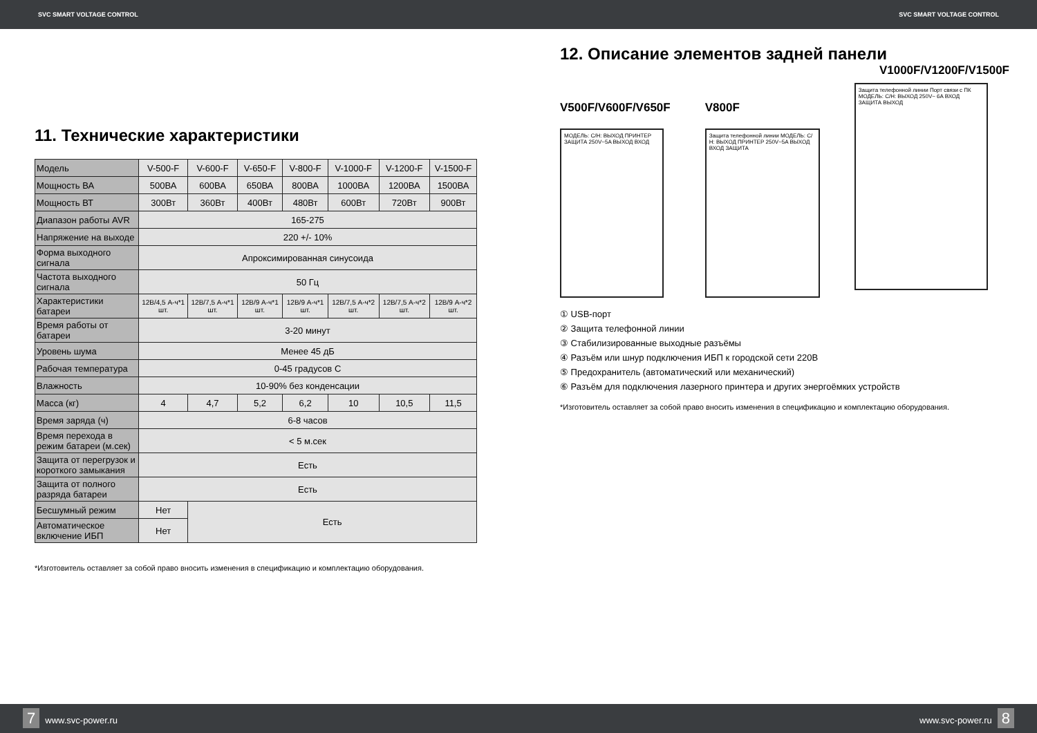SVC SMART VOLTAGE CONTROL SVC SMART VOLTAGE CONTROL
11. Технические характеристики
| Модель | V-500-F | V-600-F | V-650-F | V-800-F | V-1000-F | V-1200-F | V-1500-F |
| Мощность ВА | 500ВА | 600ВА | 650ВА | 800ВА | 1000ВА | 1200ВА | 1500ВА |
| Мощность ВТ | 300Вт | 360Вт | 400Вт | 480Вт | 600Вт | 720Вт | 900Вт |
| Диапазон работы AVR | 165-275 | | | | | | |
| Напряжение на выходе | 220 +/- 10% | | | | | | |
| Форма выходного сигнала | Апроксимированная синусоида | | | | | | |
| Частота выходного сигнала | 50 Гц | | | | | | |
| Характеристики батареи | 12В/4,5 А-ч*1 шт. | 12В/7,5 А-ч*1 шт. | 12В/9 А-ч*1 шт. | 12В/9 А-ч*1 шт. | 12В/7,5 А-ч*2 шт. | 12В/7,5 А-ч*2 шт. | 12В/9 А-ч*2 шт. |
| Время работы от батареи | 3-20 минут | | | | | | |
| Уровень шума | Менее 45 дБ | | | | | | |
| Рабочая температура | 0-45 градусов С | | | | | | |
| Влажность | 10-90% без конденсации | | | | | | |
| Масса (кг) | 4 | 4,7 | 5,2 | 6,2 | 10 | 10,5 | 11,5 |
| Время заряда (ч) | 6-8 часов | | | | | | |
| Время перехода в режим батареи (м.сек) | < 5 м.сек | | | | | | |
| Защита от перегрузок и короткого замыкания | Есть | | | | | | |
| Защита от полного разряда батареи | Есть | | | | | | |
| Бесшумный режим | Нет | Есть | | | | | |
| Автоматическое включение ИБП | Нет | | | | | | |
*Изготовитель оставляет за собой право вносить изменения в спецификацию и комплектацию оборудования.
12. Описание элементов задней панели
V1000F/V1200F/V1500F
V500F/V600F/V650F
МОДЕЛЬ: С/Н: ВЫХОД ПРИНТЕР ЗАЩИТА 250V~5A ВЫХОД ВХОД
V800F
Защита телефонной линии МОДЕЛЬ: С/Н: ВЫХОД ПРИНТЕР 250V~5A ВЫХОД ВХОД ЗАЩИТА
Защита телефонной линии Порт связи с ПК МОДЕЛЬ: С/Н: ВЫХОД 250V~ 6A ВХОД ЗАЩИТА ВЫХОД
① USB-порт
② Защита телефонной линии
③ Стабилизированные выходные разъёмы
④ Разъём или шнур подключения ИБП к городской сети 220В
⑤ Предохранитель (автоматический или механический)
⑥ Разъём для подключения лазерного принтера и других энергоёмких устройств
*Изготовитель оставляет за собой право вносить изменения в спецификацию и комплектацию оборудования.
7 www.svc-power.ru www.svc-power.ru 8